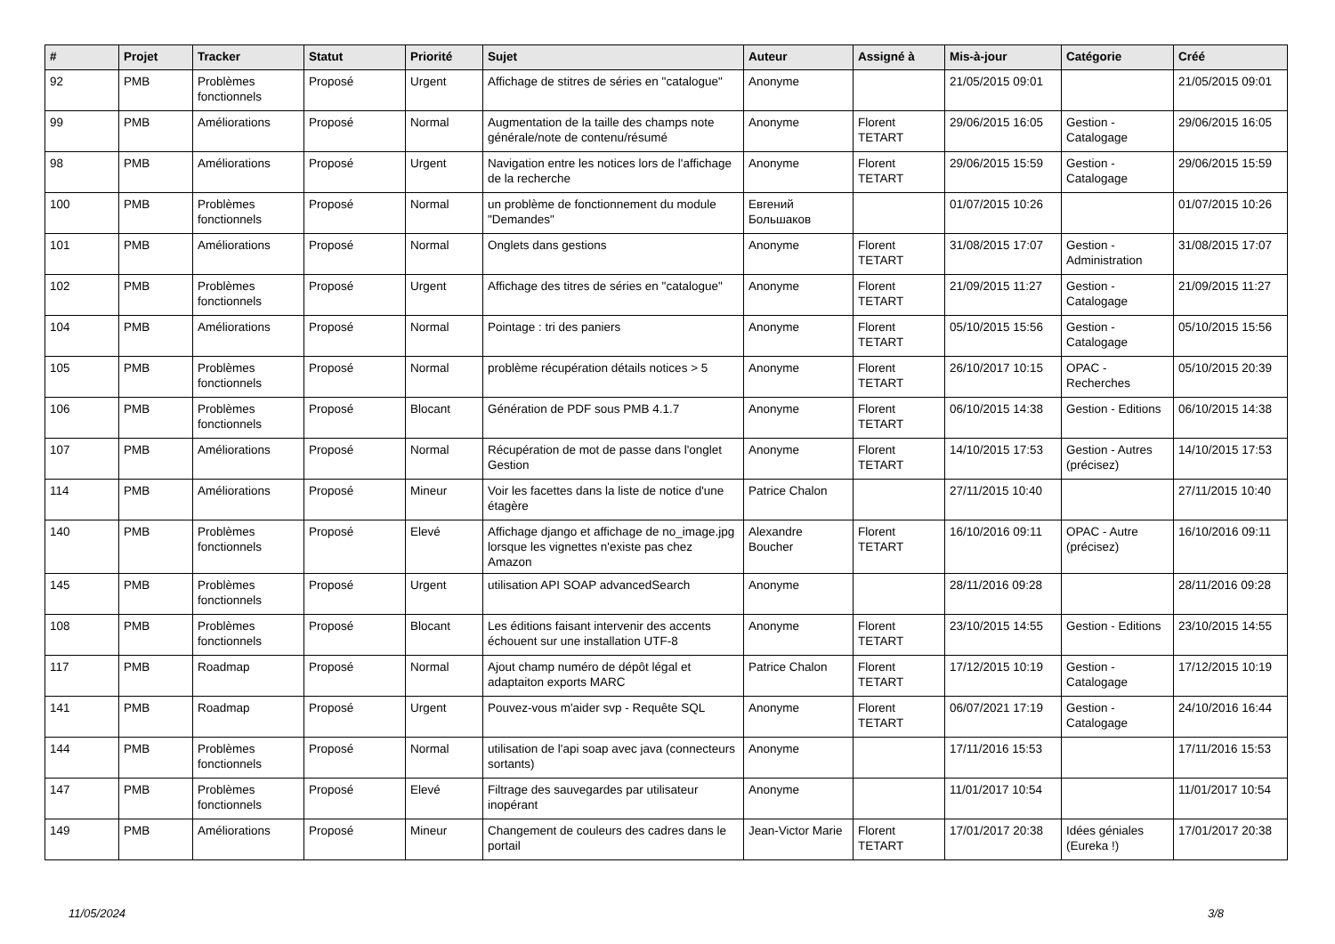| # | Projet | Tracker | Statut | Priorité | Sujet | Auteur | Assigné à | Mis-à-jour | Catégorie | Créé |
| --- | --- | --- | --- | --- | --- | --- | --- | --- | --- | --- |
| 92 | PMB | Problèmes fonctionnels | Proposé | Urgent | Affichage de stitres de séries en "catalogue" | Anonyme | | 21/05/2015 09:01 | | 21/05/2015 09:01 |
| 99 | PMB | Améliorations | Proposé | Normal | Augmentation de la taille des champs note générale/note de contenu/résumé | Anonyme | Florent TETART | 29/06/2015 16:05 | Gestion - Catalogage | 29/06/2015 16:05 |
| 98 | PMB | Améliorations | Proposé | Urgent | Navigation entre les notices lors de l'affichage de la recherche | Anonyme | Florent TETART | 29/06/2015 15:59 | Gestion - Catalogage | 29/06/2015 15:59 |
| 100 | PMB | Problèmes fonctionnels | Proposé | Normal | un problème de fonctionnement du module "Demandes" | Евгений Большаков | | 01/07/2015 10:26 | | 01/07/2015 10:26 |
| 101 | PMB | Améliorations | Proposé | Normal | Onglets dans gestions | Anonyme | Florent TETART | 31/08/2015 17:07 | Gestion - Administration | 31/08/2015 17:07 |
| 102 | PMB | Problèmes fonctionnels | Proposé | Urgent | Affichage des titres de séries en "catalogue" | Anonyme | Florent TETART | 21/09/2015 11:27 | Gestion - Catalogage | 21/09/2015 11:27 |
| 104 | PMB | Améliorations | Proposé | Normal | Pointage : tri des paniers | Anonyme | Florent TETART | 05/10/2015 15:56 | Gestion - Catalogage | 05/10/2015 15:56 |
| 105 | PMB | Problèmes fonctionnels | Proposé | Normal | problème récupération détails notices > 5 | Anonyme | Florent TETART | 26/10/2017 10:15 | OPAC - Recherches | 05/10/2015 20:39 |
| 106 | PMB | Problèmes fonctionnels | Proposé | Blocant | Génération de PDF sous PMB 4.1.7 | Anonyme | Florent TETART | 06/10/2015 14:38 | Gestion - Editions | 06/10/2015 14:38 |
| 107 | PMB | Améliorations | Proposé | Normal | Récupération de mot de passe dans l'onglet Gestion | Anonyme | Florent TETART | 14/10/2015 17:53 | Gestion - Autres (précisez) | 14/10/2015 17:53 |
| 114 | PMB | Améliorations | Proposé | Mineur | Voir les facettes dans la liste de notice d'une étagère | Patrice Chalon | | 27/11/2015 10:40 | | 27/11/2015 10:40 |
| 140 | PMB | Problèmes fonctionnels | Proposé | Elevé | Affichage django et affichage de no_image.jpg lorsque les vignettes n'existe pas chez Amazon | Alexandre Boucher | Florent TETART | 16/10/2016 09:11 | OPAC - Autre (précisez) | 16/10/2016 09:11 |
| 145 | PMB | Problèmes fonctionnels | Proposé | Urgent | utilisation API SOAP advancedSearch | Anonyme | | 28/11/2016 09:28 | | 28/11/2016 09:28 |
| 108 | PMB | Problèmes fonctionnels | Proposé | Blocant | Les éditions faisant intervenir des accents échouent sur une installation UTF-8 | Anonyme | Florent TETART | 23/10/2015 14:55 | Gestion - Editions | 23/10/2015 14:55 |
| 117 | PMB | Roadmap | Proposé | Normal | Ajout champ numéro de dépôt légal et adaptaiton exports MARC | Patrice Chalon | Florent TETART | 17/12/2015 10:19 | Gestion - Catalogage | 17/12/2015 10:19 |
| 141 | PMB | Roadmap | Proposé | Urgent | Pouvez-vous m'aider svp - Requête SQL | Anonyme | Florent TETART | 06/07/2021 17:19 | Gestion - Catalogage | 24/10/2016 16:44 |
| 144 | PMB | Problèmes fonctionnels | Proposé | Normal | utilisation de l'api soap avec java (connecteurs sortants) | Anonyme | | 17/11/2016 15:53 | | 17/11/2016 15:53 |
| 147 | PMB | Problèmes fonctionnels | Proposé | Elevé | Filtrage des sauvegardes par utilisateur inopérant | Anonyme | | 11/01/2017 10:54 | | 11/01/2017 10:54 |
| 149 | PMB | Améliorations | Proposé | Mineur | Changement de couleurs des cadres dans le portail | Jean-Victor Marie | Florent TETART | 17/01/2017 20:38 | Idées géniales (Eureka !) | 17/01/2017 20:38 |
11/05/2024 3/8